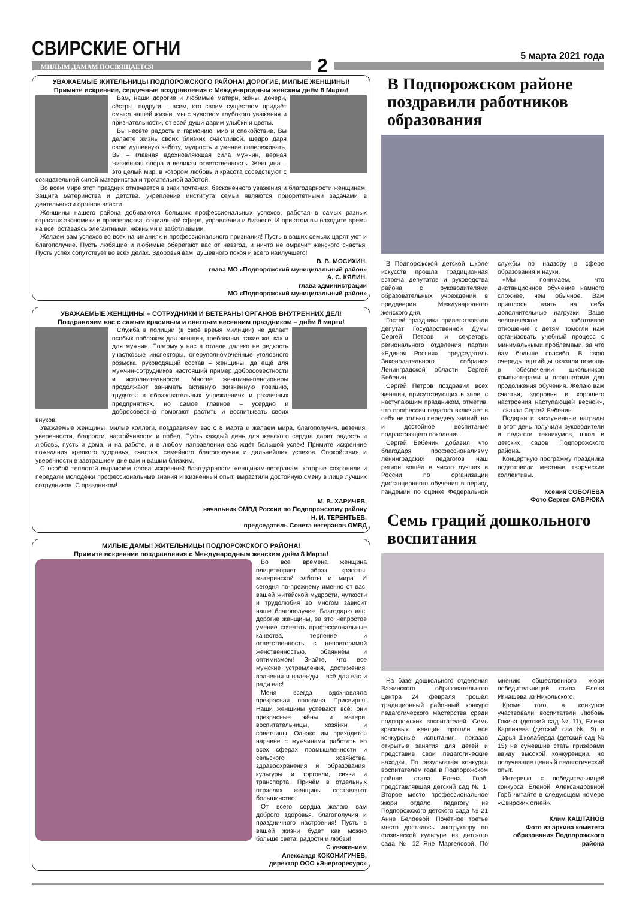СВИРСКИЕ ОГНИ
5 марта 2021 года
МИЛЫМ ДАМАМ ПОСВЯЩАЕТСЯ
2
УВАЖАЕМЫЕ ЖИТЕЛЬНИЦЫ ПОДПОРОЖСКОГО РАЙОНА! ДОРОГИЕ, МИЛЫЕ ЖЕНЩИНЫ!
Примите искренние, сердечные поздравления с Международным женским днём 8 Марта!
Вам, наши дорогие и любимые матери, жёны, дочери, сёстры, подруги – всем, кто своим существом придаёт смысл нашей жизни, мы с чувством глубокого уважения и признательности, от всей души дарим улыбки и цветы.
Вы несёте радость и гармонию, мир и спокойствие. Вы делаете жизнь своих близких счастливой, щедро даря свою душевную заботу, мудрость и умение сопереживать. Вы – главная вдохновляющая сила мужчин, верная жизненная опора и великая ответственность. Женщина – это целый мир, в котором любовь и красота соседствуют с созидательной силой материнства и трогательной заботой.
Во всем мире этот праздник отмечается в знак почтения, бесконечного уважения и благодарности женщинам. Защита материнства и детства, укрепление института семьи являются приоритетными задачами в деятельности органов власти.
Женщины нашего района добиваются больших профессиональных успехов, работая в самых разных отраслях экономики и производства, социальной сфере, управлении и бизнесе. И при этом вы находите время на всё, оставаясь элегантными, нежными и заботливыми.
Желаем вам успехов во всех начинаниях и профессионального признания! Пусть в ваших семьях царят уют и благополучие. Пусть любящие и любимые оберегают вас от невзгод, и ничто не омрачит женского счастья. Пусть успех сопутствует во всех делах. Здоровья вам, душевного покоя и всего наилучшего!
В. В. МОСИХИН,
глава МО «Подпорожский муниципальный район»
А. С. КЯЛИН,
глава администрации
МО «Подпорожский муниципальный район»
УВАЖАЕМЫЕ ЖЕНЩИНЫ – СОТРУДНИКИ И ВЕТЕРАНЫ ОРГАНОВ ВНУТРЕННИХ ДЕЛ!
Поздравляем вас с самым красивым и светлым весенним праздником – днём 8 марта!
Служба в полиции (в своё время милиции) не делает особых поблажек для женщин, требования такие же, как и для мужчин. Поэтому у нас в отделе далеко не редкость участковые инспекторы, оперуполномоченные уголовного розыска, руководящий состав – женщины, да ещё для мужчин-сотрудников настоящий пример добросовестности и исполнительности. Многие женщины-пенсионеры продолжают занимать активную жизненную позицию, трудятся в образовательных учреждениях и различных предприятиях, но самое главное – усердно и добросовестно помогают растить и воспитывать своих внуков.
Уважаемые женщины, милые коллеги, поздравляем вас с 8 марта и желаем мира, благополучия, везения, уверенности, бодрости, настойчивости и побед. Пусть каждый день для женского сердца дарит радость и любовь, пусть и дома, и на работе, и в любом направлении вас ждёт большой успех! Примите искренние пожелания крепкого здоровья, счастья, семейного благополучия и дальнейших успехов. Спокойствия и уверенности в завтрашнем дне вам и вашим близким.
С особой теплотой выражаем слова искренней благодарности женщинам-ветеранам, которые сохранили и передали молодёжи профессиональные знания и жизненный опыт, вырастили достойную смену в лице лучших сотрудников. С праздником!
М. В. ХАРИЧЕВ,
начальник ОМВД России по Подпорожскому району
Н. И. ТЕРЕНТЬЕВ,
председатель Совета ветеранов ОМВД
МИЛЫЕ ДАМЫ! ЖИТЕЛЬНИЦЫ ПОДПОРОЖСКОГО РАЙОНА!
Примите искренние поздравления с Международным женским днём 8 Марта!
Во все времена женщина олицетворяет образ красоты, материнской заботы и мира. И сегодня по-прежнему именно от вас, вашей житейской мудрости, чуткости и трудолюбия во многом зависит наше благополучие. Благодарю вас, дорогие женщины, за это непростое умение сочетать профессиональные качества, терпение и ответственность с неповторимой женственностью, обаянием и оптимизмом! Знайте, что все мужские устремления, достижения, волнения и надежды – всё для вас и ради вас!
Меня всегда вдохновляла прекрасная половина Присвирья! Наши женщины успевают всё: они прекрасные жёны и матери, воспитательницы, хозяйки и советчицы. Однако им приходится наравне с мужчинами работать во всех сферах промышленности и сельского хозяйства, здравоохранения и образования, культуры и торговли, связи и транспорта. Причём в отдельных отраслях женщины составляют большинство.
От всего сердца желаю вам доброго здоровья, благополучия и праздничного настроения! Пусть в вашей жизни будет как можно больше света, радости и любви!
С уважением
Александр КОКОНИГИЧЕВ,
директор ООО «Энергоресурс»
В Подпорожском районе поздравили работников образования
В Подпорожской детской школе искусств прошла традиционная встреча депутатов и руководства района с руководителями образовательных учреждений в преддверии Международного женского дня.
Гостей праздника приветствовали депутат Государственной Думы Сергей Петров и секретарь регионального отделения партии «Единая Россия», председатель Законодательного собрания Ленинградской области Сергей Бебенин.
Сергей Петров поздравил всех женщин, присутствующих в зале, с наступающим праздником, отметив, что профессия педагога включает в себя не только передачу знаний, но и достойное воспитание подрастающего поколения.
Сергей Бебенин добавил, что благодаря профессионализму ленинградских педагогов наш регион вошёл в число лучших в России по организации дистанционного обучения в период пандемии по оценке Федеральной службы по надзору в сфере образования и науки.
«Мы понимаем, что дистанционное обучение намного сложнее, чем обычное. Вам пришлось взять на себя дополнительные нагрузки. Ваше человеческое и заботливое отношение к детям помогли нам организовать учебный процесс с минимальными проблемами, за что вам больше спасибо. В свою очередь партийцы оказали помощь в обеспечении школьников компьютерами и планшетами для продолжения обучения. Желаю вам счастья, здоровья и хорошего настроения наступающей весной», – сказал Сергей Бебенин.
Подарки и заслуженные награды в этот день получили руководители и педагоги техникумов, школ и детских садов Подпорожского района.
Концертную программу праздника подготовили местные творческие коллективы.
Ксения СОБОЛЕВА
Фото Сергея САВРЮКА
Семь граций дошкольного воспитания
На базе дошкольного отделения Важинского образовательного центра 24 февраля прошёл традиционный районный конкурс педагогического мастерства среди подпорожских воспитателей. Семь красивых женщин прошли все конкурсные испытания, показав открытые занятия для детей и представив свои педагогические находки. По результатам конкурса воспитателем года в Подпорожском районе стала Елена Горб, представлявшая детский сад № 1. Второе место профессиональное жюри отдало педагогу из Подпорожского детского сада № 21 Анне Белоевой. Почётное третье место досталось инструктору по физической культуре из детского сада № 12 Яне Маргеловой. По мнению общественного жюри победительницей стала Елена Игнашева из Никольского.
Кроме того, в конкурсе участвовали воспитатели Любовь Гокина (детский сад № 11), Елена Карпичева (детский сад № 9) и Дарья Школаберда (детский сад № 15) не сумевшие стать призёрами ввиду высокой конкуренции, но получившие ценный педагогический опыт.
Интервью с победительницей конкурса Еленой Александровной Горб читайте в следующем номере «Свирских огней».
Клим КАШТАНОВ
Фото из архива комитета образования Подпорожского района